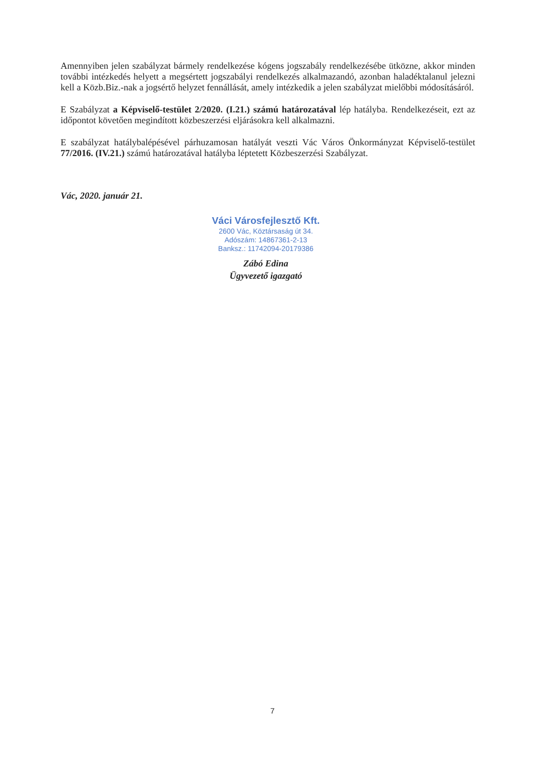Amennyiben jelen szabályzat bármely rendelkezése kógens jogszabály rendelkezésébe ütközne, akkor minden további intézkedés helyett a megsértett jogszabályi rendelkezés alkalmazandó, azonban haladéktalanul jelezni kell a Közb.Biz.-nak a jogsértő helyzet fennállását, amely intézkedik a jelen szabályzat mielőbbi módosításáról.
E Szabályzat a Képviselő-testület 2/2020. (I.21.) számú határozatával lép hatályba. Rendelkezéseit, ezt az időpontot követően megindított közbeszerzési eljárásokra kell alkalmazni.
E szabályzat hatálybalépésével párhuzamosan hatályát veszti Vác Város Önkormányzat Képviselő-testület 77/2016. (IV.21.) számú határozatával hatályba léptetett Közbeszerzési Szabályzat.
Vác, 2020. január 21.
Váci Városfejlesztő Kft.
2600 Vác, Köztársaság út 34.
Adószám: 14867361-2-13
Banksz.: 11742094-20179386
Zábó Edina
Ügyvezető igazgató
7